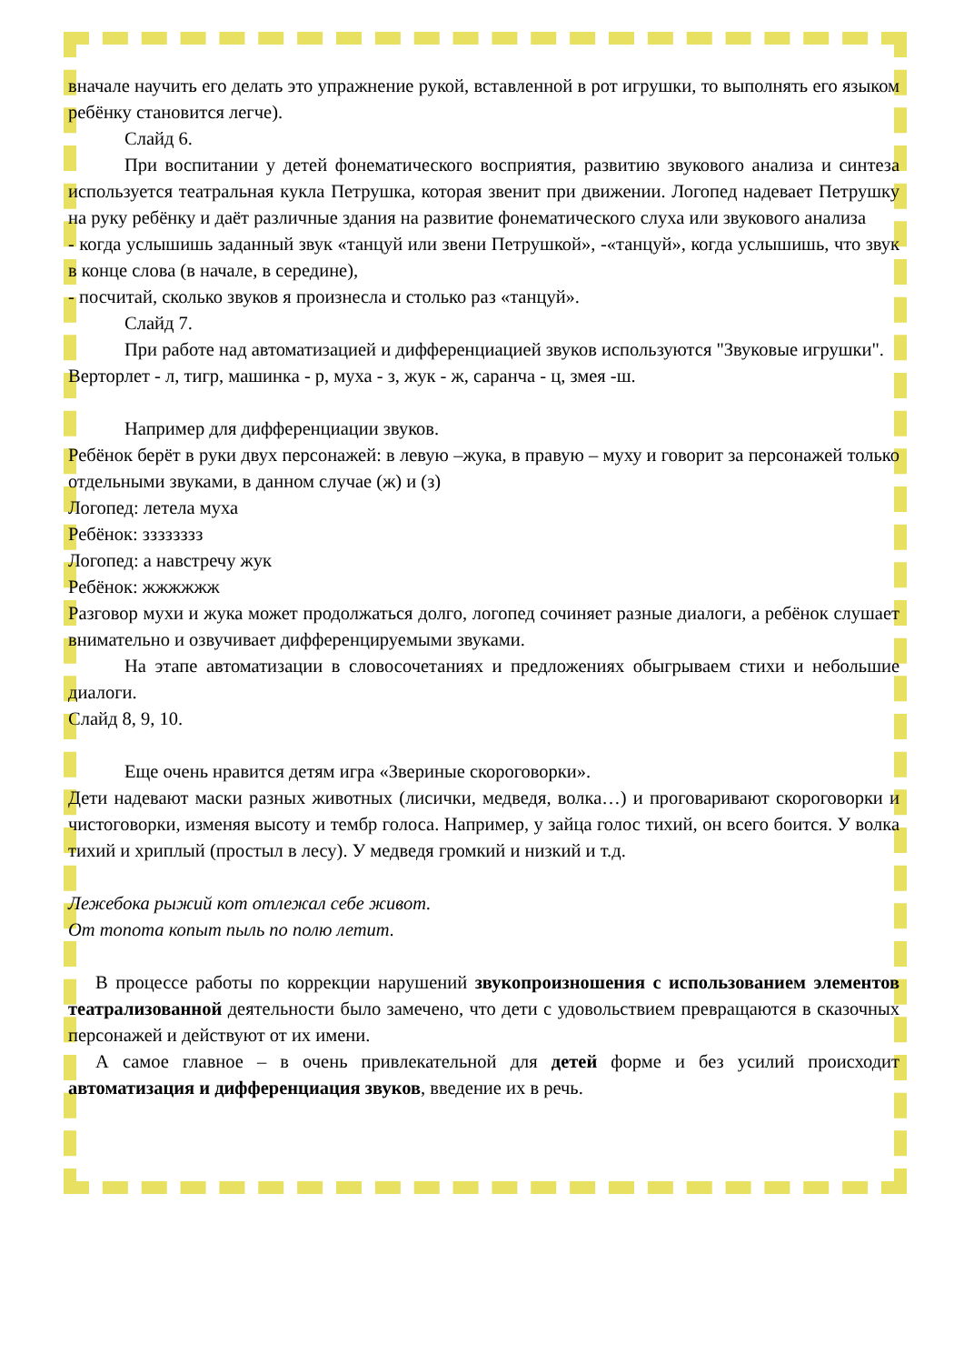вначале научить его делать это упражнение рукой, вставленной в рот игрушки, то выполнять его языком ребёнку становится легче).
Слайд 6.
При воспитании у детей фонематического восприятия, развитию звукового анализа и синтеза используется театральная кукла Петрушка, которая звенит при движении. Логопед надевает Петрушку на руку ребёнку и даёт различные здания на развитие фонематического слуха или звукового анализа
- когда услышишь заданный звук «танцуй или звени Петрушкой», -«танцуй», когда услышишь, что звук в конце слова (в начале, в середине),
- посчитай, сколько звуков я произнесла и столько раз «танцуй».
Слайд 7.
При работе над автоматизацией и дифференциацией звуков используются "Звуковые игрушки".
Верторлет - л, тигр, машинка - р, муха - з, жук - ж, саранча - ц, змея -ш.
Например для дифференциации звуков.
Ребёнок берёт в руки двух персонажей: в левую –жука, в правую – муху и говорит за персонажей только отдельными звуками, в данном случае (ж) и (з)
Логопед: летела муха
Ребёнок: зззззззз
Логопед: а навстречу жук
Ребёнок: жжжжжж
Разговор мухи и жука может продолжаться долго, логопед сочиняет разные диалоги, а ребёнок слушает внимательно и озвучивает дифференцируемыми звуками.
На этапе автоматизации в словосочетаниях и предложениях обыгрываем стихи и небольшие диалоги.
Слайд 8, 9, 10.
Еще очень нравится детям игра «Звериные скороговорки».
Дети надевают маски разных животных (лисички, медведя, волка…) и проговаривают скороговорки и чистоговорки, изменяя высоту и тембр голоса. Например, у зайца голос тихий, он всего боится. У волка тихий и хриплый (простыл в лесу). У медведя громкий и низкий и т.д.
Лежебока рыжий кот отлежал себе живот.
От топота копыт пыль по полю летит.
В процессе работы по коррекции нарушений звукопроизношения с использованием элементов театрализованной деятельности было замечено, что дети с удовольствием превращаются в сказочных персонажей и действуют от их имени.
А самое главное – в очень привлекательной для детей форме и без усилий происходит автоматизация и дифференциация звуков, введение их в речь.